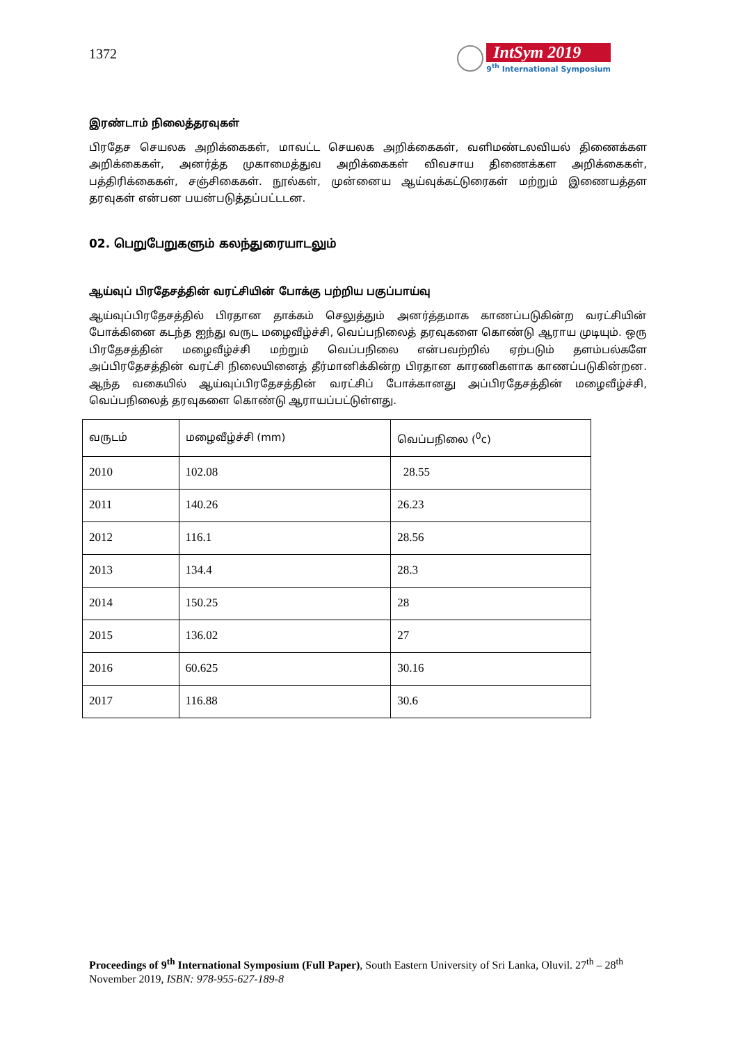1372
IntSym 2019
9<sup>th</sup> International Symposium
இரண்டாம் நிலைத்தரவுகள்
பிரதேச செயலக அறிக்கைகள், மாவட்ட செயலக அறிக்கைகள், வளிமண்டலவியல் திணைக்கள அறிக்கைகள், அனர்த்த முகாமைத்துவ அறிக்கைகள் விவசாய திணைக்கள அறிக்கைகள், பத்திரிக்கைகள், சஞ்சிகைகள். நூல்கள், முன்னைய ஆய்வுக்கட்டுரைகள் மற்றும் இணையத்தள தரவுகள் என்பன பயன்படுத்தப்பட்டடன.
02. பெறுபேறுகளும் கலந்துரையாடலும்
ஆய்வுப் பிரதேசத்தின் வரட்சியின் போக்கு பற்றிய பகுப்பாய்வு
ஆய்வுப்பிரதேசத்தில் பிரதான தாக்கம் செலுத்தும் அனர்த்தமாக காணப்படுகின்ற வரட்சியின் போக்கினை கடந்த ஐந்து வருட மழைவீழ்ச்சி, வெப்பநிலைத் தரவுகளை கொண்டு ஆராய முடியும். ஒரு பிரதேசத்தின் மழைவீழ்ச்சி மற்றும் வெப்பநிலை என்பவற்றில் ஏற்படும் தளம்பல்களே அப்பிரதேசத்தின் வரட்சி நிலையினைத் தீர்மானிக்கின்ற பிரதான காரணிகளாக காணப்படுகின்றன. ஆந்த வகையில் ஆய்வுப்பிரதேசத்தின் வரட்சிப் போக்கானது அப்பிரதேசத்தின் மழைவீழ்ச்சி, வெப்பநிலைத் தரவுகளை கொண்டு ஆராயப்பட்டுள்ளது.
| வருடம் | மழைவீழ்ச்சி (mm) | வெப்பநிலை (<sup>0</sup>c) |
| 2010 | 102.08 | 28.55 |
| 2011 | 140.26 | 26.23 |
| 2012 | 116.1 | 28.56 |
| 2013 | 134.4 | 28.3 |
| 2014 | 150.25 | 28 |
| 2015 | 136.02 | 27 |
| 2016 | 60.625 | 30.16 |
| 2017 | 116.88 | 30.6 |
Proceedings of 9<sup>th</sup> International Symposium (Full Paper), South Eastern University of Sri Lanka, Oluvil. 27<sup>th</sup> – 28<sup>th</sup> November 2019, ISBN: 978-955-627-189-8